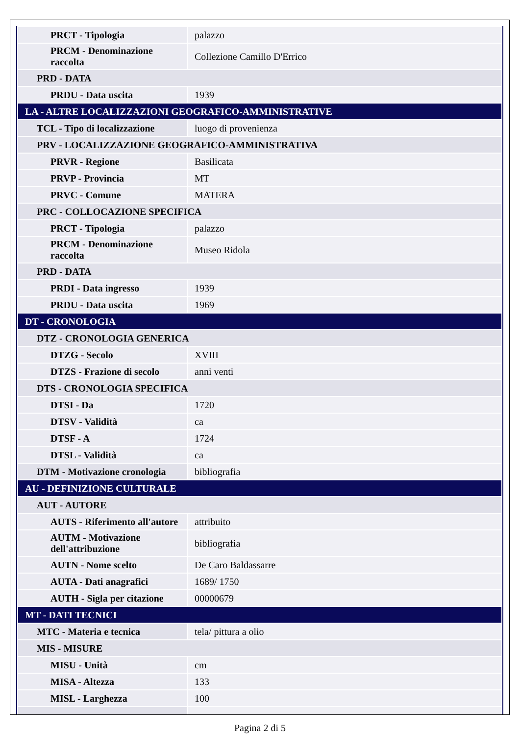| PRCT - Tipologia | palazzo |
| PRCM - Denominazione raccolta | Collezione Camillo D'Errico |
| PRD - DATA | |
| PRDU - Data uscita | 1939 |
| LA - ALTRE LOCALIZZAZIONI GEOGRAFICO-AMMINISTRATIVE | |
| TCL - Tipo di localizzazione | luogo di provenienza |
| PRV - LOCALIZZAZIONE GEOGRAFICO-AMMINISTRATIVA | |
| PRVR - Regione | Basilicata |
| PRVP - Provincia | MT |
| PRVC - Comune | MATERA |
| PRC - COLLOCAZIONE SPECIFICA | |
| PRCT - Tipologia | palazzo |
| PRCM - Denominazione raccolta | Museo Ridola |
| PRD - DATA | |
| PRDI - Data ingresso | 1939 |
| PRDU - Data uscita | 1969 |
| DT - CRONOLOGIA | |
| DTZ - CRONOLOGIA GENERICA | |
| DTZG - Secolo | XVIII |
| DTZS - Frazione di secolo | anni venti |
| DTS - CRONOLOGIA SPECIFICA | |
| DTSI - Da | 1720 |
| DTSV - Validità | ca |
| DTSF - A | 1724 |
| DTSL - Validità | ca |
| DTM - Motivazione cronologia | bibliografia |
| AU - DEFINIZIONE CULTURALE | |
| AUT - AUTORE | |
| AUTS - Riferimento all'autore | attribuito |
| AUTM - Motivazione dell'attribuzione | bibliografia |
| AUTN - Nome scelto | De Caro Baldassarre |
| AUTA - Dati anagrafici | 1689/ 1750 |
| AUTH - Sigla per citazione | 00000679 |
| MT - DATI TECNICI | |
| MTC - Materia e tecnica | tela/ pittura a olio |
| MIS - MISURE | |
| MISU - Unità | cm |
| MISA - Altezza | 133 |
| MISL - Larghezza | 100 |
Pagina 2 di 5